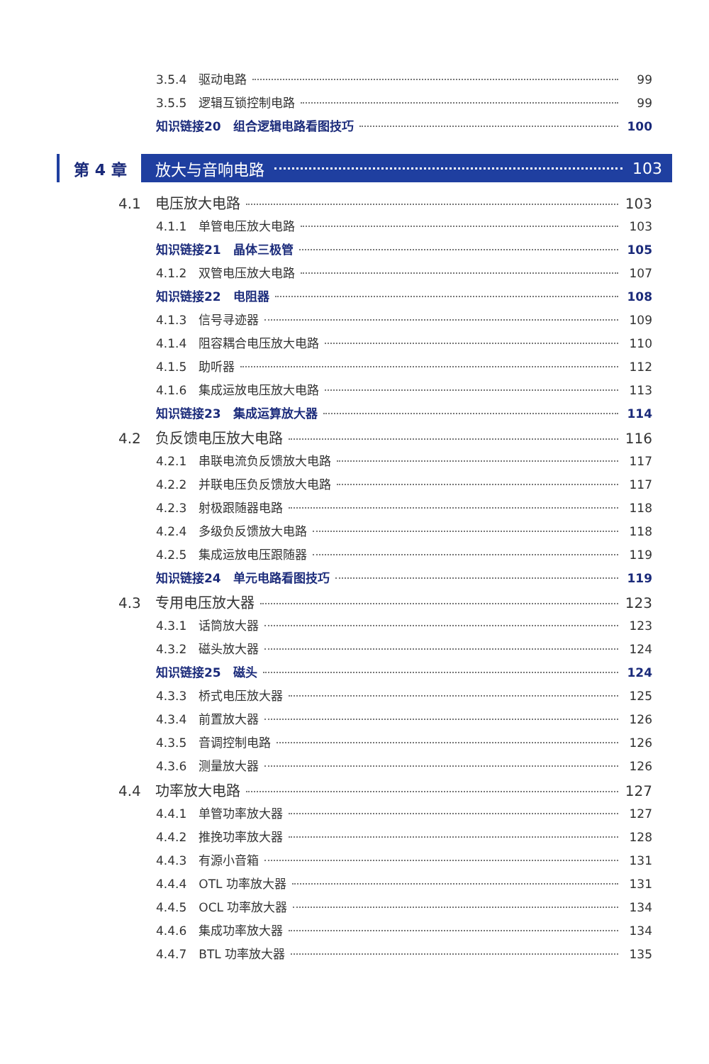3.5.4　驱动电路 99
3.5.5　逻辑互锁控制电路 99
知识链接20　组合逻辑电路看图技巧 100
第 4 章 放大与音响电路 103
4.1　电压放大电路 103
4.1.1　单管电压放大电路 103
知识链接21　晶体三极管 105
4.1.2　双管电压放大电路 107
知识链接22　电阻器 108
4.1.3　信号寻迹器 109
4.1.4　阻容耦合电压放大电路 110
4.1.5　助听器 112
4.1.6　集成运放电压放大电路 113
知识链接23　集成运算放大器 114
4.2　负反馈电压放大电路 116
4.2.1　串联电流负反馈放大电路 117
4.2.2　并联电压负反馈放大电路 117
4.2.3　射极跟随器电路 118
4.2.4　多级负反馈放大电路 118
4.2.5　集成运放电压跟随器 119
知识链接24　单元电路看图技巧 119
4.3　专用电压放大器 123
4.3.1　话筒放大器 123
4.3.2　磁头放大器 124
知识链接25　磁头 124
4.3.3　桥式电压放大器 125
4.3.4　前置放大器 126
4.3.5　音调控制电路 126
4.3.6　测量放大器 126
4.4　功率放大电路 127
4.4.1　单管功率放大器 127
4.4.2　推挽功率放大器 128
4.4.3　有源小音箱 131
4.4.4　OTL 功率放大器 131
4.4.5　OCL 功率放大器 134
4.4.6　集成功率放大器 134
4.4.7　BTL 功率放大器 135